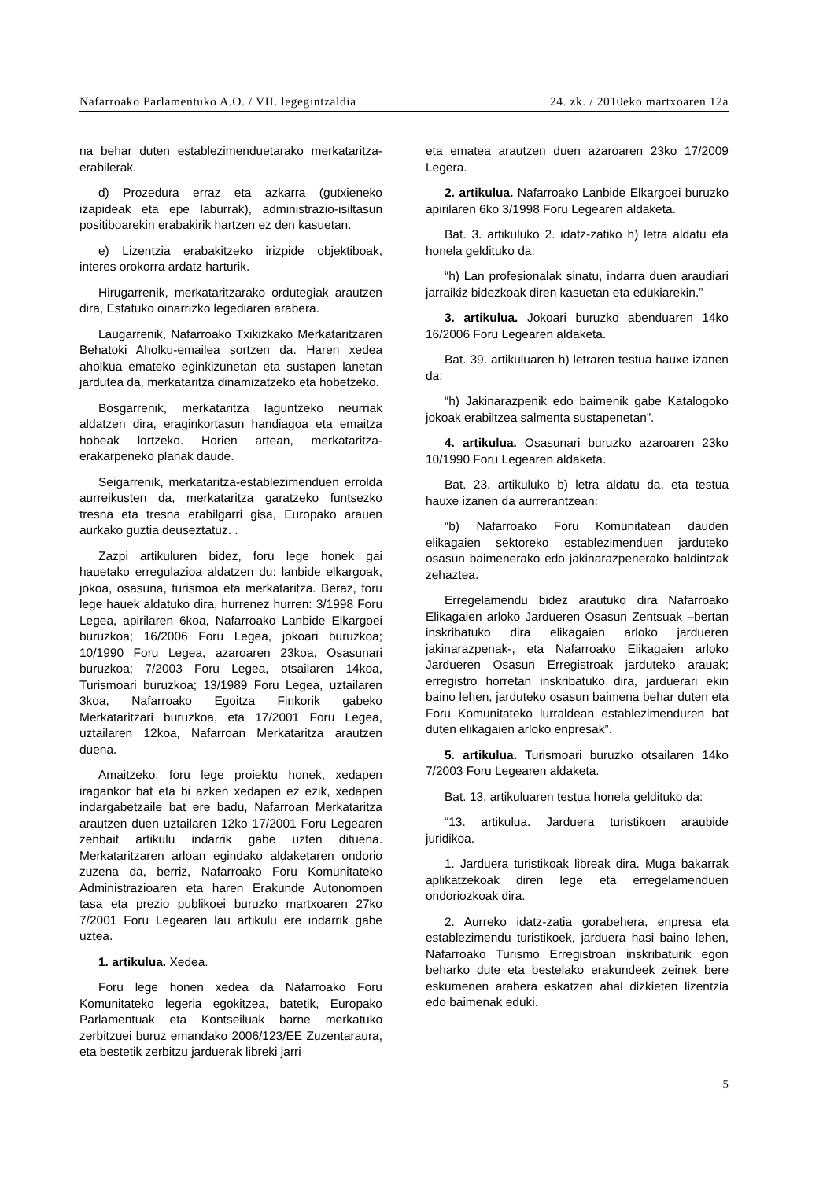Nafarroako Parlamentuko A.O. / VII. legegintzaldia 24. zk. / 2010eko martxoaren 12a
na behar duten establezimenduetarako merkataritza-erabilerak.
d) Prozedura erraz eta azkarra (gutxieneko izapideak eta epe laburrak), administrazio-isiltasun positiboarekin erabakirik hartzen ez den kasuetan.
e) Lizentzia erabakitzeko irizpide objektiboak, interes orokorra ardatz harturik.
Hirugarrenik, merkataritzarako ordutegiak arautzen dira, Estatuko oinarrizko legediaren arabera.
Laugarrenik, Nafarroako Txikizkako Merkataritzaren Behatoki Aholku-emailea sortzen da. Haren xedea aholkua emateko eginkizunetan eta sustapen lanetan jardutea da, merkataritza dinamizatzeko eta hobetzeko.
Bosgarrenik, merkataritza laguntzeko neurriak aldatzen dira, eraginkortasun handiagoa eta emaitza hobeak lortzeko. Horien artean, merkataritza-erakarpeneko planak daude.
Seigarrenik, merkataritza-establezimenduen errolda aurreikusten da, merkataritza garatzeko funtsezko tresna eta tresna erabilgarri gisa, Europako arauen aurkako guztia deuseztatuz. .
Zazpi artikuluren bidez, foru lege honek gai hauetako erregulazioa aldatzen du: lanbide elkargoak, jokoa, osasuna, turismoa eta merkataritza. Beraz, foru lege hauek aldatuko dira, hurrenez hurren: 3/1998 Foru Legea, apirilaren 6koa, Nafarroako Lanbide Elkargoei buruzkoa; 16/2006 Foru Legea, jokoari buruzkoa; 10/1990 Foru Legea, azaroaren 23koa, Osasunari buruzkoa; 7/2003 Foru Legea, otsailaren 14koa, Turismoari buruzkoa; 13/1989 Foru Legea, uztailaren 3koa, Nafarroako Egoitza Finkorik gabeko Merkataritzari buruzkoa, eta 17/2001 Foru Legea, uztailaren 12koa, Nafarroan Merkataritza arautzen duena.
Amaitzeko, foru lege proiektu honek, xedapen iragankor bat eta bi azken xedapen ez ezik, xedapen indargabetzaile bat ere badu, Nafarroan Merkataritza arautzen duen uztailaren 12ko 17/2001 Foru Legearen zenbait artikulu indarrik gabe uzten dituena. Merkataritzaren arloan egindako aldaketaren ondorio zuzena da, berriz, Nafarroako Foru Komunitateko Administrazioaren eta haren Erakunde Autonomoen tasa eta prezio publikoei buruzko martxoaren 27ko 7/2001 Foru Legearen lau artikulu ere indarrik gabe uztea.
1. artikulua. Xedea.
Foru lege honen xedea da Nafarroako Foru Komunitateko legeria egokitzea, batetik, Europako Parlamentuak eta Kontseiluak barne merkatuko zerbitzuei buruz emandako 2006/123/EE Zuzentaraura, eta bestetik zerbitzu jarduerak libreki jarri
eta ematea arautzen duen azaroaren 23ko 17/2009 Legera.
2. artikulua. Nafarroako Lanbide Elkargoei buruzko apirilaren 6ko 3/1998 Foru Legearen aldaketa.
Bat. 3. artikuluko 2. idatz-zatiko h) letra aldatu eta honela geldituko da:
“h) Lan profesionalak sinatu, indarra duen araudiari jarraikiz bidezkoak diren kasuetan eta edukiarekin.”
3. artikulua. Jokoari buruzko abenduaren 14ko 16/2006 Foru Legearen aldaketa.
Bat. 39. artikuluaren h) letraren testua hauxe izanen da:
“h) Jakinarazpenik edo baimenik gabe Katalogoko jokoak erabiltzea salmenta sustapenetan”.
4. artikulua. Osasunari buruzko azaroaren 23ko 10/1990 Foru Legearen aldaketa.
Bat. 23. artikuluko b) letra aldatu da, eta testua hauxe izanen da aurrerantzean:
“b) Nafarroako Foru Komunitatean dauden elikagaien sektoreko establezimenduen jarduteko osasun baimenerako edo jakinarazpenerako baldintzak zehaztea.
Erregelamendu bidez arautuko dira Nafarroako Elikagaien arloko Jardueren Osasun Zentsuak –bertan inskribatuko dira elikagaien arloko jardueren jakinarazpenak-, eta Nafarroako Elikagaien arloko Jardueren Osasun Erregistroak jarduteko arauak; erregistro horretan inskribatuko dira, jarduerari ekin baino lehen, jarduteko osasun baimena behar duten eta Foru Komunitateko lurraldean establezimenduren bat duten elikagaien arloko enpresak”.
5. artikulua. Turismoari buruzko otsailaren 14ko 7/2003 Foru Legearen aldaketa.
Bat. 13. artikuluaren testua honela geldituko da:
“13. artikulua. Jarduera turistikoen araubide juridikoa.
1. Jarduera turistikoak libreak dira. Muga bakarrak aplikatzekoak diren lege eta erregelamenduen ondoriozkoak dira.
2. Aurreko idatz-zatia gorabehera, enpresa eta establezimendu turistikoek, jarduera hasi baino lehen, Nafarroako Turismo Erregistroan inskribaturik egon beharko dute eta bestelako erakundeek zeinek bere eskumenen arabera eskatzen ahal dizkieten lizentzia edo baimenak eduki.
5